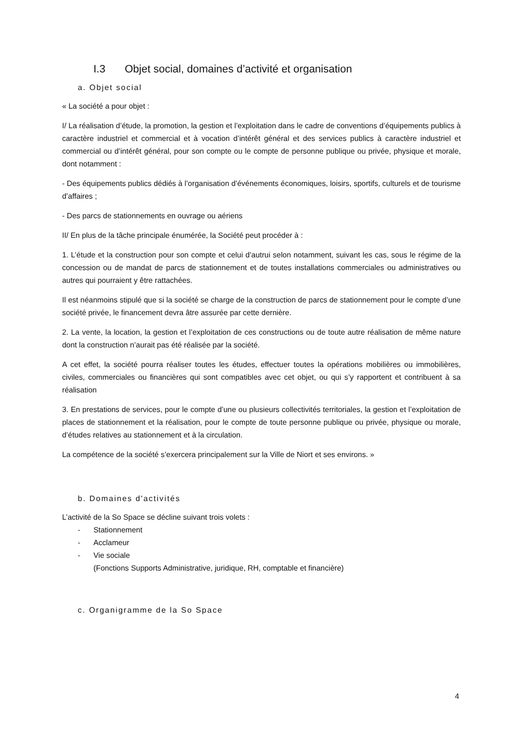I.3 Objet social, domaines d’activité et organisation
a. Objet social
« La société a pour objet :
I/ La réalisation d’étude, la promotion, la gestion et l’exploitation dans le cadre de conventions d’équipements publics à caractère industriel et commercial et à vocation d’intérêt général et des services publics à caractère industriel et commercial ou d’intérêt général, pour son compte ou le compte de personne publique ou privée, physique et morale, dont notamment :
- Des équipements publics dédiés à l’organisation d’événements économiques, loisirs, sportifs, culturels et de tourisme d’affaires ;
- Des parcs de stationnements en ouvrage ou aériens
II/ En plus de la tâche principale énumérée, la Société peut procéder à :
1. L’étude et la construction pour son compte et celui d’autrui selon notamment, suivant les cas, sous le régime de la concession ou de mandat de parcs de stationnement et de toutes installations commerciales ou administratives ou autres qui pourraient y être rattachées.
Il est néanmoins stipulé que si la société se charge de la construction de parcs de stationnement pour le compte d’une société privée, le financement devra âtre assurée par cette dernière.
2. La vente, la location, la gestion et l’exploitation de ces constructions ou de toute autre réalisation de même nature dont la construction n’aurait pas été réalisée par la société.
A cet effet, la société pourra réaliser toutes les études, effectuer toutes la opérations mobilières ou immobilières, civiles, commerciales ou financières qui sont compatibles avec cet objet, ou qui s’y rapportent et contribuent à sa réalisation
3. En prestations de services, pour le compte d’une ou plusieurs collectivités territoriales, la gestion et l’exploitation de places de stationnement et la réalisation, pour le compte de toute personne publique ou privée, physique ou morale, d’études relatives au stationnement et à la circulation.
La compétence de la société s’exercera principalement sur la Ville de Niort et ses environs. »
b. Domaines d'activités
L’activité de la So Space se décline suivant trois volets :
- Stationnement
- Acclameur
- Vie sociale
(Fonctions Supports Administrative, juridique, RH, comptable et financière)
c. Organigramme de la So Space
4